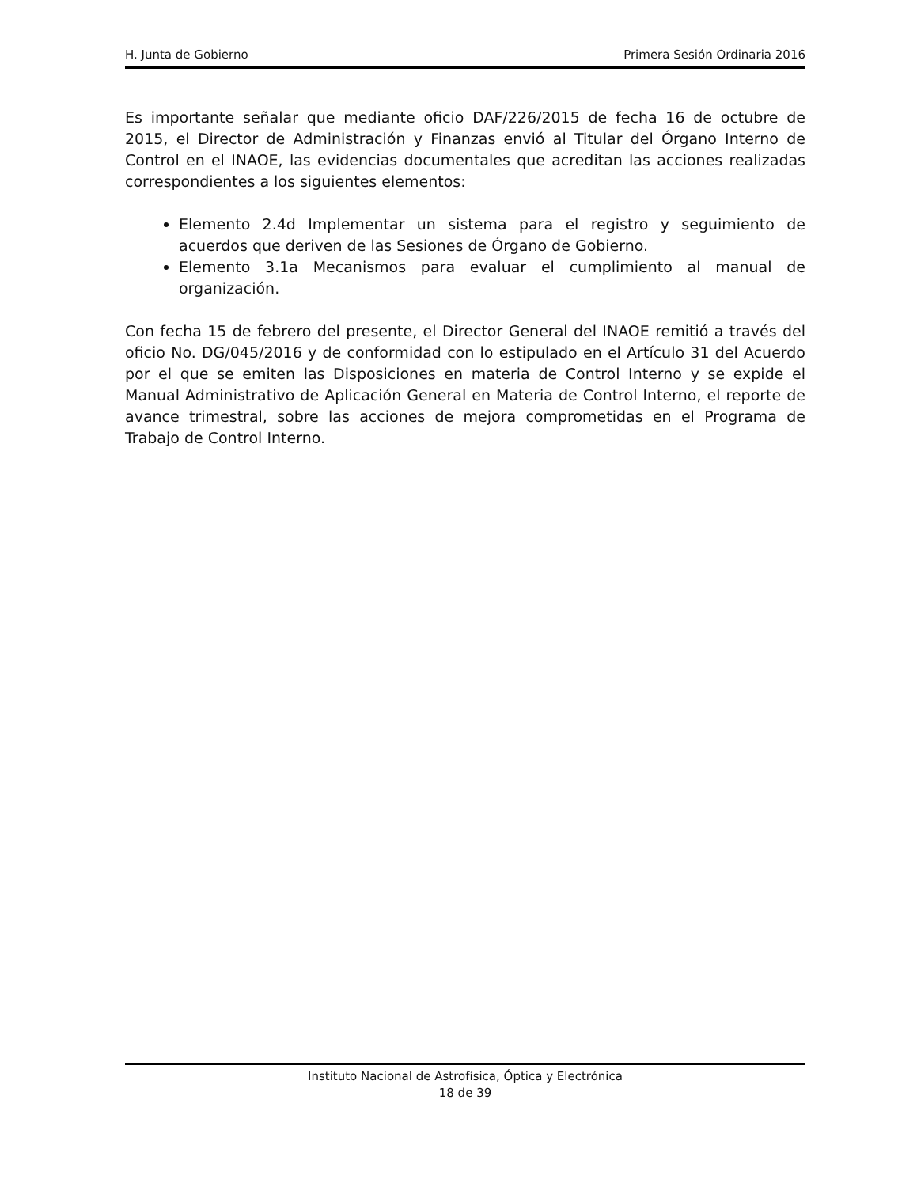H. Junta de Gobierno Primera Sesión Ordinaria 2016
Es importante señalar que mediante oficio DAF/226/2015 de fecha 16 de octubre de 2015, el Director de Administración y Finanzas envió al Titular del Órgano Interno de Control en el INAOE, las evidencias documentales que acreditan las acciones realizadas correspondientes a los siguientes elementos:
Elemento 2.4d Implementar un sistema para el registro y seguimiento de acuerdos que deriven de las Sesiones de Órgano de Gobierno.
Elemento 3.1a Mecanismos para evaluar el cumplimiento al manual de organización.
Con fecha 15 de febrero del presente, el Director General del INAOE remitió a través del oficio No. DG/045/2016 y de conformidad con lo estipulado en el Artículo 31 del Acuerdo por el que se emiten las Disposiciones en materia de Control Interno y se expide el Manual Administrativo de Aplicación General en Materia de Control Interno, el reporte de avance trimestral, sobre las acciones de mejora comprometidas en el Programa de Trabajo de Control Interno.
Instituto Nacional de Astrofísica, Óptica y Electrónica
18 de 39